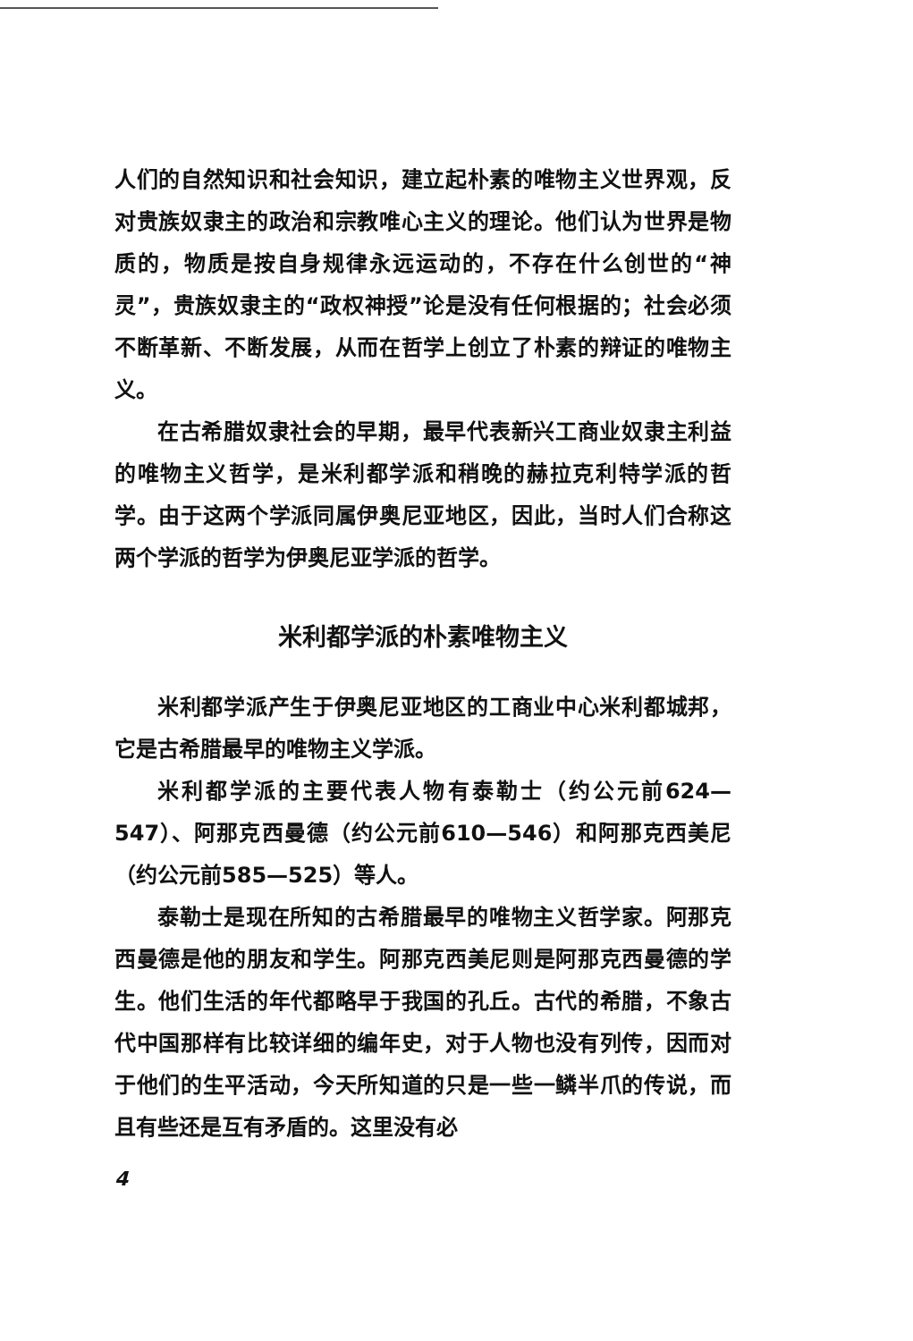人们的自然知识和社会知识，建立起朴素的唯物主义世界观，反对贵族奴隶主的政治和宗教唯心主义的理论。他们认为世界是物质的，物质是按自身规律永远运动的，不存在什么创世的“神灵”，贵族奴隶主的“政权神授”论是没有任何根据的；社会必须不断革新、不断发展，从而在哲学上创立了朴素的辩证的唯物主义。
在古希腊奴隶社会的早期，最早代表新兴工商业奴隶主利益的唯物主义哲学，是米利都学派和稍晚的赫拉克利特学派的哲学。由于这两个学派同属伊奥尼亚地区，因此，当时人们合称这两个学派的哲学为伊奥尼亚学派的哲学。
米利都学派的朴素唯物主义
米利都学派产生于伊奥尼亚地区的工商业中心米利都城邦，它是古希腊最早的唯物主义学派。
米利都学派的主要代表人物有泰勒士（约公元前624—547）、阿那克西曼德（约公元前610—546）和阿那克西美尼（约公元前585—525）等人。
泰勒士是现在所知的古希腊最早的唯物主义哲学家。阿那克西曼德是他的朋友和学生。阿那克西美尼则是阿那克西曼德的学生。他们生活的年代都略早于我国的孔丘。古代的希腊，不象古代中国那样有比较详细的编年史，对于人物也没有列传，因而对于他们的生平活动，今天所知道的只是一些一鳞半爪的传说，而且有些还是互有矛盾的。这里没有必
4